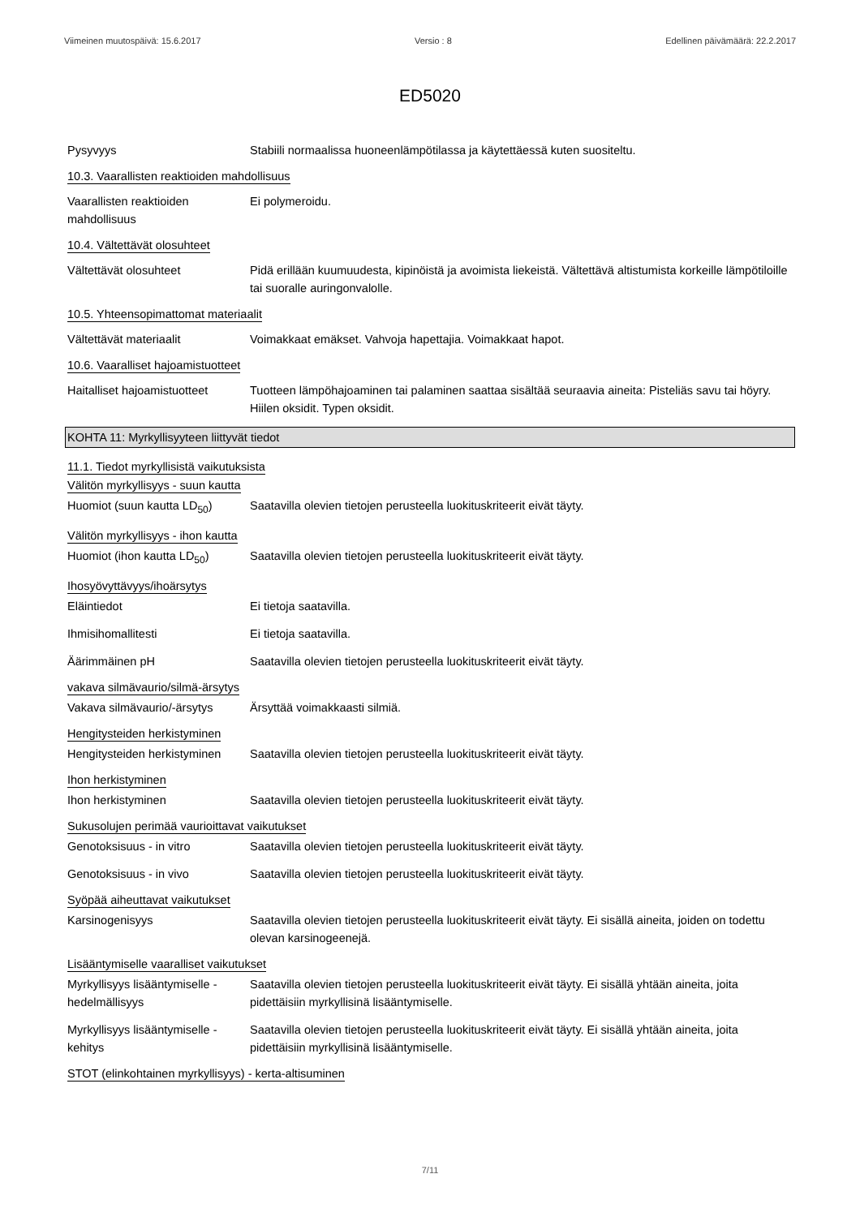Viimeinen muutospäivä: 15.6.2017 Versio : 8 Edellinen päivämäärä: 22.2.2017
ED5020
Pysyvyys Stabiili normaalissa huoneenlämpötilassa ja käytettäessä kuten suositeltu.
10.3. Vaarallisten reaktioiden mahdollisuus
Vaarallisten reaktioiden mahdollisuus
Ei polymeroidu.
10.4. Vältettävät olosuhteet
Vältettävät olosuhteet Pidä erillään kuumuudesta, kipinöistä ja avoimista liekeistä. Vältettävä altistumista korkeille lämpötiloille tai suoralle auringonvalolle.
10.5. Yhteensopimattomat materiaalit
Vältettävät materiaalit Voimakkaat emäkset. Vahvoja hapettajia. Voimakkaat hapot.
10.6. Vaaralliset hajoamistuotteet
Haitalliset hajoamistuotteet
Tuotteen lämpöhajoaminen tai palaminen saattaa sisältää seuraavia aineita: Pisteliäs savu tai höyry. Hiilen oksidit. Typen oksidit.
KOHTA 11: Myrkyllisyyteen liittyvät tiedot
11.1. Tiedot myrkyllisistä vaikutuksista
Välitön myrkyllisyys - suun kautta
Huomiot (suun kautta LD<sub>50</sub>)
Saatavilla olevien tietojen perusteella luokituskriteerit eivät täyty.
Välitön myrkyllisyys - ihon kautta
Huomiot (ihon kautta LD<sub>50</sub>)
Saatavilla olevien tietojen perusteella luokituskriteerit eivät täyty.
Ihosyövyttävyys/ihoärsytys
Eläintiedot Ei tietoja saatavilla.
Ihmisihomallitesti Ei tietoja saatavilla.
Äärimmäinen pH Saatavilla olevien tietojen perusteella luokituskriteerit eivät täyty.
vakava silmävaurio/silmä-ärsytys
Vakava silmävaurio/-ärsytys
Ärsyttää voimakkaasti silmiä.
Hengitysteiden herkistyminen
Hengitysteiden herkistyminen
Saatavilla olevien tietojen perusteella luokituskriteerit eivät täyty.
Ihon herkistyminen
Ihon herkistyminen Saatavilla olevien tietojen perusteella luokituskriteerit eivät täyty.
Sukusolujen perimää vaurioittavat vaikutukset
Genotoksisuus - in vitro Saatavilla olevien tietojen perusteella luokituskriteerit eivät täyty.
Genotoksisuus - in vivo Saatavilla olevien tietojen perusteella luokituskriteerit eivät täyty.
Syöpää aiheuttavat vaikutukset
Karsinogenisyys Saatavilla olevien tietojen perusteella luokituskriteerit eivät täyty. Ei sisällä aineita, joiden on todettu olevan karsinogeenejä.
Lisääntymiselle vaaralliset vaikutukset
Myrkyllisyys lisääntymiselle - hedelmällisyys
Saatavilla olevien tietojen perusteella luokituskriteerit eivät täyty. Ei sisällä yhtään aineita, joita pidettäisiin myrkyllisinä lisääntymiselle.
Myrkyllisyys lisääntymiselle - kehitys
Saatavilla olevien tietojen perusteella luokituskriteerit eivät täyty. Ei sisällä yhtään aineita, joita pidettäisiin myrkyllisinä lisääntymiselle.
STOT (elinkohtainen myrkyllisyys) - kerta-altisuminen
7/11